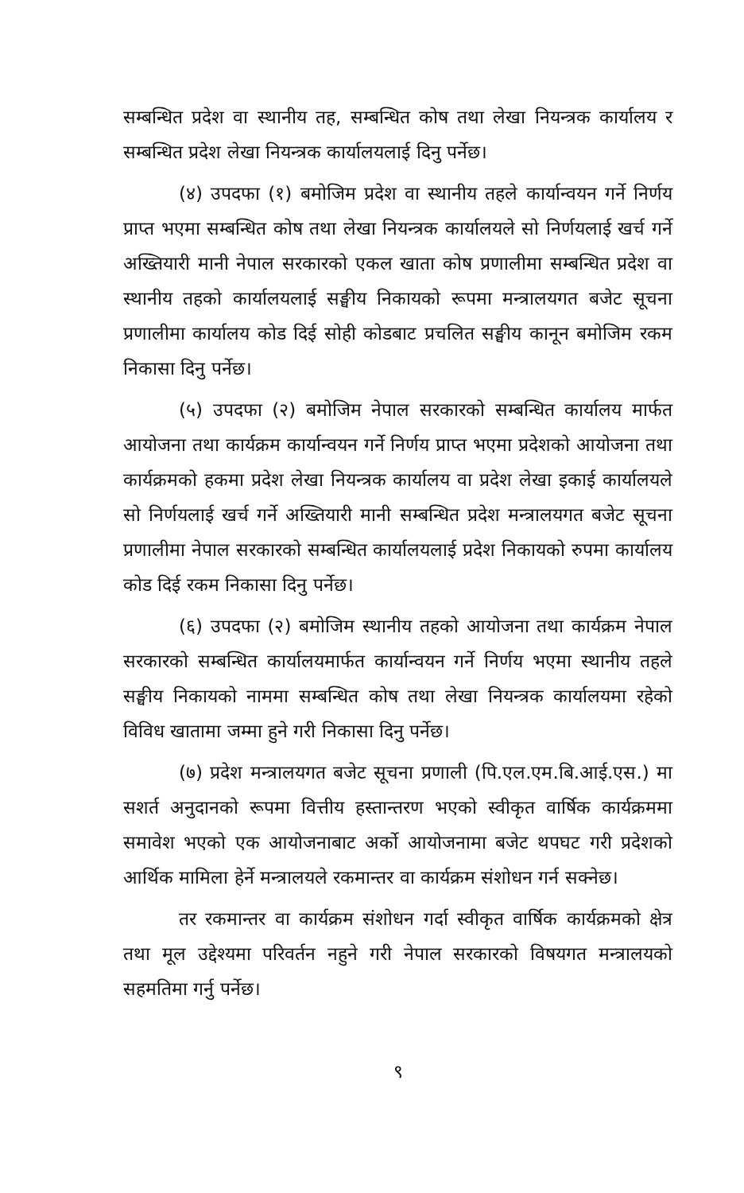सम्बन्धित प्रदेश वा स्थानीय तह, सम्बन्धित कोष तथा लेखा नियन्त्रक कार्यालय र सम्बन्धित प्रदेश लेखा नियन्त्रक कार्यालयलाई दिनु पर्नेछ।
(४) उपदफा (१) बमोजिम प्रदेश वा स्थानीय तहले कार्यान्वयन गर्ने निर्णय प्राप्त भएमा सम्बन्धित कोष तथा लेखा नियन्त्रक कार्यालयले सो निर्णयलाई खर्च गर्ने अख्तियारी मानी नेपाल सरकारको एकल खाता कोष प्रणालीमा सम्बन्धित प्रदेश वा स्थानीय तहको कार्यालयलाई सङ्घीय निकायको रूपमा मन्त्रालयगत बजेट सूचना प्रणालीमा कार्यालय कोड दिई सोही कोडबाट प्रचलित सङ्घीय कानून बमोजिम रकम निकासा दिनु पर्नेछ।
(५) उपदफा (२) बमोजिम नेपाल सरकारको सम्बन्धित कार्यालय मार्फत आयोजना तथा कार्यक्रम कार्यान्वयन गर्ने निर्णय प्राप्त भएमा प्रदेशको आयोजना तथा कार्यक्रमको हकमा प्रदेश लेखा नियन्त्रक कार्यालय वा प्रदेश लेखा इकाई कार्यालयले सो निर्णयलाई खर्च गर्ने अख्तियारी मानी सम्बन्धित प्रदेश मन्त्रालयगत बजेट सूचना प्रणालीमा नेपाल सरकारको सम्बन्धित कार्यालयलाई प्रदेश निकायको रुपमा कार्यालय कोड दिई रकम निकासा दिनु पर्नेछ।
(६) उपदफा (२) बमोजिम स्थानीय तहको आयोजना तथा कार्यक्रम नेपाल सरकारको सम्बन्धित कार्यालयमार्फत कार्यान्वयन गर्ने निर्णय भएमा स्थानीय तहले सङ्घीय निकायको नाममा सम्बन्धित कोष तथा लेखा नियन्त्रक कार्यालयमा रहेको विविध खातामा जम्मा हुने गरी निकासा दिनु पर्नेछ।
(७) प्रदेश मन्त्रालयगत बजेट सूचना प्रणाली (पि.एल.एम.बि.आई.एस.) मा सशर्त अनुदानको रूपमा वित्तीय हस्तान्तरण भएको स्वीकृत वार्षिक कार्यक्रममा समावेश भएको एक आयोजनाबाट अर्को आयोजनामा बजेट थपघट गरी प्रदेशको आर्थिक मामिला हेर्ने मन्त्रालयले रकमान्तर वा कार्यक्रम संशोधन गर्न सक्नेछ।
तर रकमान्तर वा कार्यक्रम संशोधन गर्दा स्वीकृत वार्षिक कार्यक्रमको क्षेत्र तथा मूल उद्देश्यमा परिवर्तन नहुने गरी नेपाल सरकारको विषयगत मन्त्रालयको सहमतिमा गर्नु पर्नेछ।
९